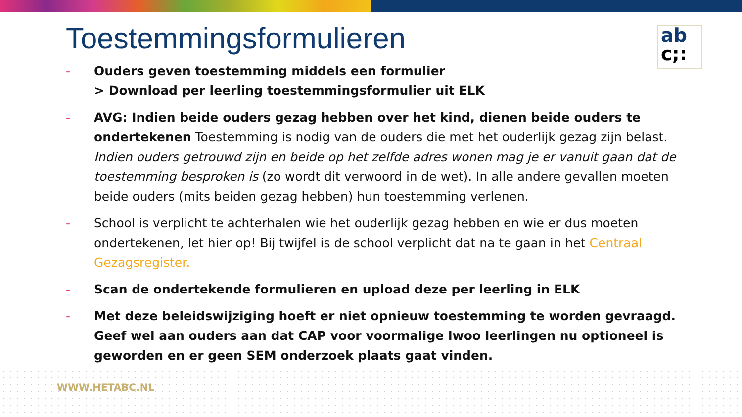Toestemmingsformulieren
ab
c;:
- Ouders geven toestemming middels een formulier
> Download per leerling toestemmingsformulier uit ELK
- AVG: Indien beide ouders gezag hebben over het kind, dienen beide ouders te ondertekenen Toestemming is nodig van de ouders die met het ouderlijk gezag zijn belast. Indien ouders getrouwd zijn en beide op het zelfde adres wonen mag je er vanuit gaan dat de toestemming besproken is (zo wordt dit verwoord in de wet). In alle andere gevallen moeten beide ouders (mits beiden gezag hebben) hun toestemming verlenen.
- School is verplicht te achterhalen wie het ouderlijk gezag hebben en wie er dus moeten ondertekenen, let hier op! Bij twijfel is de school verplicht dat na te gaan in het Centraal Gezagsregister.
- Scan de ondertekende formulieren en upload deze per leerling in ELK
- Met deze beleidswijziging hoeft er niet opnieuw toestemming te worden gevraagd. Geef wel aan ouders aan dat CAP voor voormalige lwoo leerlingen nu optioneel is geworden en er geen SEM onderzoek plaats gaat vinden.
WWW.HETABC.NL